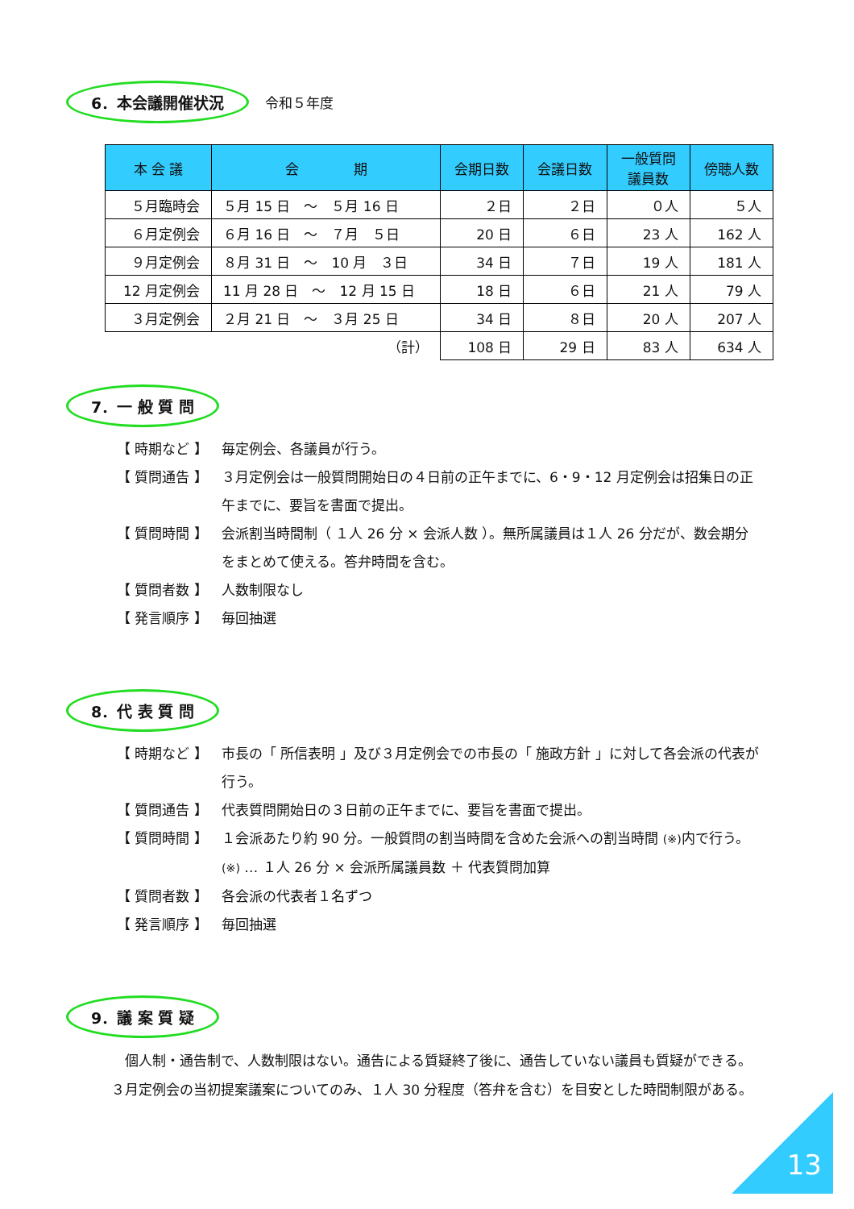6．本会議開催状況 令和５年度
| 本 会 議 | 会 期 | 会期日数 | 会議日数 | 一般質問 議員数 | 傍聴人数 |
| --- | --- | --- | --- | --- | --- |
| ５月臨時会 | ５月 15 日 ～ ５月 16 日 | ２日 | ２日 | ０人 | ５人 |
| ６月定例会 | ６月 16 日 ～ ７月 ５日 | 20 日 | ６日 | 23 人 | 162 人 |
| ９月定例会 | ８月 31 日 ～ 10 月 ３日 | 34 日 | ７日 | 19 人 | 181 人 |
| 12 月定例会 | 11 月 28 日 ～ 12 月 15 日 | 18 日 | ６日 | 21 人 | 79 人 |
| ３月定例会 | ２月 21 日 ～ ３月 25 日 | 34 日 | ８日 | 20 人 | 207 人 |
| （計） | | 108 日 | 29 日 | 83 人 | 634 人 |
7．一 般 質 問
【 時期など 】 毎定例会、各議員が行う。
【 質問通告 】 ３月定例会は一般質問開始日の４日前の正午までに、6・9・12 月定例会は招集日の正午までに、要旨を書面で提出。
【 質問時間 】 会派割当時間制（ １人 26 分 × 会派人数 ）。無所属議員は１人 26 分だが、数会期分をまとめて使える。答弁時間を含む。
【 質問者数 】 人数制限なし
【 発言順序 】 毎回抽選
8．代 表 質 問
【 時期など 】 市長の「 所信表明 」及び３月定例会での市長の「 施政方針 」に対して各会派の代表が行う。
【 質問通告 】 代表質問開始日の３日前の正午までに、要旨を書面で提出。
【 質問時間 】 １会派あたり約 90 分。一般質問の割当時間を含めた会派への割当時間 (※) 内で行う。　(※) … １人 26 分 × 会派所属議員数 ＋ 代表質問加算
【 質問者数 】 各会派の代表者１名ずつ
【 発言順序 】 毎回抽選
9．議 案 質 疑
　個人制・通告制で、人数制限はない。通告による質疑終了後に、通告していない議員も質疑ができる。３月定例会の当初提案議案についてのみ、１人 30 分程度（答弁を含む）を目安とした時間制限がある。
13